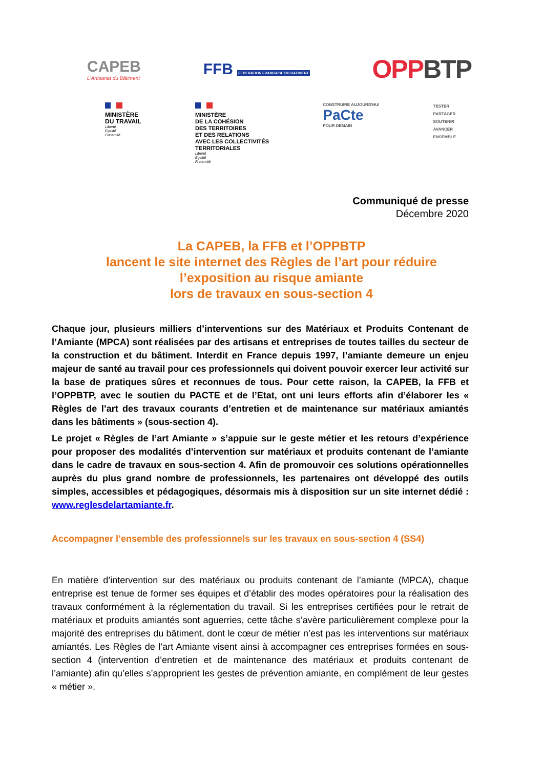CAPEB
L'Artisanat du Bâtiment
FFB FEDERATION FRANCAISE DU BATIMENT
OPP BTP
MINISTÈRE
DU TRAVAIL
Liberté
Égalité
Fraternité
MINISTÈRE
DE LA COHÉSION
DES TERRITOIRES
ET DES RELATIONS
AVEC LES COLLECTIVITÉS
TERRITORIALES
Liberté
Égalité
Fraternité
CONSTRUIRE AUJOURD'HUI
PaCte
POUR DEMAIN
TESTER
PARTAGER
SOUTENIR
AVANCER
ENSEMBLE
Communiqué de presse
Décembre 2020
La CAPEB, la FFB et l’OPPBTP
lancent le site internet des Règles de l’art pour réduire l’exposition au risque amiante
lors de travaux en sous-section 4
Chaque jour, plusieurs milliers d’interventions sur des Matériaux et Produits Contenant de l’Amiante (MPCA) sont réalisées par des artisans et entreprises de toutes tailles du secteur de la construction et du bâtiment. Interdit en France depuis 1997, l’amiante demeure un enjeu majeur de santé au travail pour ces professionnels qui doivent pouvoir exercer leur activité sur la base de pratiques sûres et reconnues de tous. Pour cette raison, la CAPEB, la FFB et l’OPPBTP, avec le soutien du PACTE et de l’Etat, ont uni leurs efforts afin d’élaborer les « Règles de l’art des travaux courants d’entretien et de maintenance sur matériaux amiantés dans les bâtiments » (sous-section 4).
Le projet « Règles de l’art Amiante » s’appuie sur le geste métier et les retours d’expérience pour proposer des modalités d’intervention sur matériaux et produits contenant de l’amiante dans le cadre de travaux en sous-section 4. Afin de promouvoir ces solutions opérationnelles auprès du plus grand nombre de professionnels, les partenaires ont développé des outils simples, accessibles et pédagogiques, désormais mis à disposition sur un site internet dédié : www.reglesdelartamiante.fr.
Accompagner l’ensemble des professionnels sur les travaux en sous-section 4 (SS4)
En matière d’intervention sur des matériaux ou produits contenant de l’amiante (MPCA), chaque entreprise est tenue de former ses équipes et d’établir des modes opératoires pour la réalisation des travaux conformément à la réglementation du travail. Si les entreprises certifiées pour le retrait de matériaux et produits amiantés sont aguerries, cette tâche s’avère particulièrement complexe pour la majorité des entreprises du bâtiment, dont le cœur de métier n’est pas les interventions sur matériaux amiantés. Les Règles de l’art Amiante visent ainsi à accompagner ces entreprises formées en sous-section 4 (intervention d’entretien et de maintenance des matériaux et produits contenant de l’amiante) afin qu’elles s’approprient les gestes de prévention amiante, en complément de leur gestes « métier ».